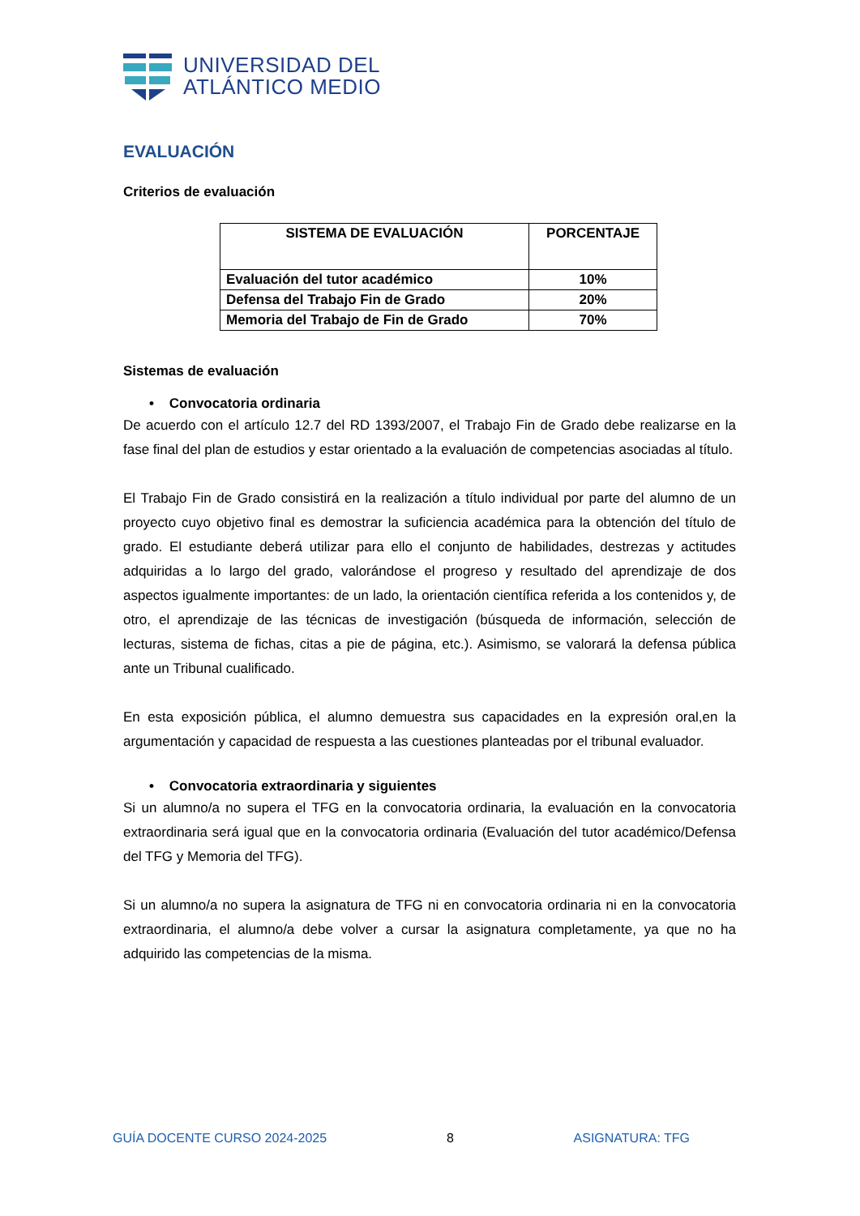UNIVERSIDAD DEL
ATLÁNTICO MEDIO
EVALUACIÓN
Criterios de evaluación
| SISTEMA DE EVALUACIÓN | PORCENTAJE |
| --- | --- |
| Evaluación del tutor académico | 10% |
| Defensa del Trabajo Fin de Grado | 20% |
| Memoria del Trabajo de Fin de Grado | 70% |
Sistemas de evaluación
• Convocatoria ordinaria
De acuerdo con el artículo 12.7 del RD 1393/2007, el Trabajo Fin de Grado debe realizarse en la fase final del plan de estudios y estar orientado a la evaluación de competencias asociadas al título.
El Trabajo Fin de Grado consistirá en la realización a título individual por parte del alumno de un proyecto cuyo objetivo final es demostrar la suficiencia académica para la obtención del título de grado. El estudiante deberá utilizar para ello el conjunto de habilidades, destrezas y actitudes adquiridas a lo largo del grado, valorándose el progreso y resultado del aprendizaje de dos aspectos igualmente importantes: de un lado, la orientación científica referida a los contenidos y, de otro, el aprendizaje de las técnicas de investigación (búsqueda de información, selección de lecturas, sistema de fichas, citas a pie de página, etc.). Asimismo, se valorará la defensa pública ante un Tribunal cualificado.
En esta exposición pública, el alumno demuestra sus capacidades en la expresión oral,en la argumentación y capacidad de respuesta a las cuestiones planteadas por el tribunal evaluador.
• Convocatoria extraordinaria y siguientes
Si un alumno/a no supera el TFG en la convocatoria ordinaria, la evaluación en la convocatoria extraordinaria será igual que en la convocatoria ordinaria (Evaluación del tutor académico/Defensa del TFG y Memoria del TFG).
Si un alumno/a no supera la asignatura de TFG ni en convocatoria ordinaria ni en la convocatoria extraordinaria, el alumno/a debe volver a cursar la asignatura completamente, ya que no ha adquirido las competencias de la misma.
GUÍA DOCENTE CURSO 2024-2025 8 ASIGNATURA: TFG